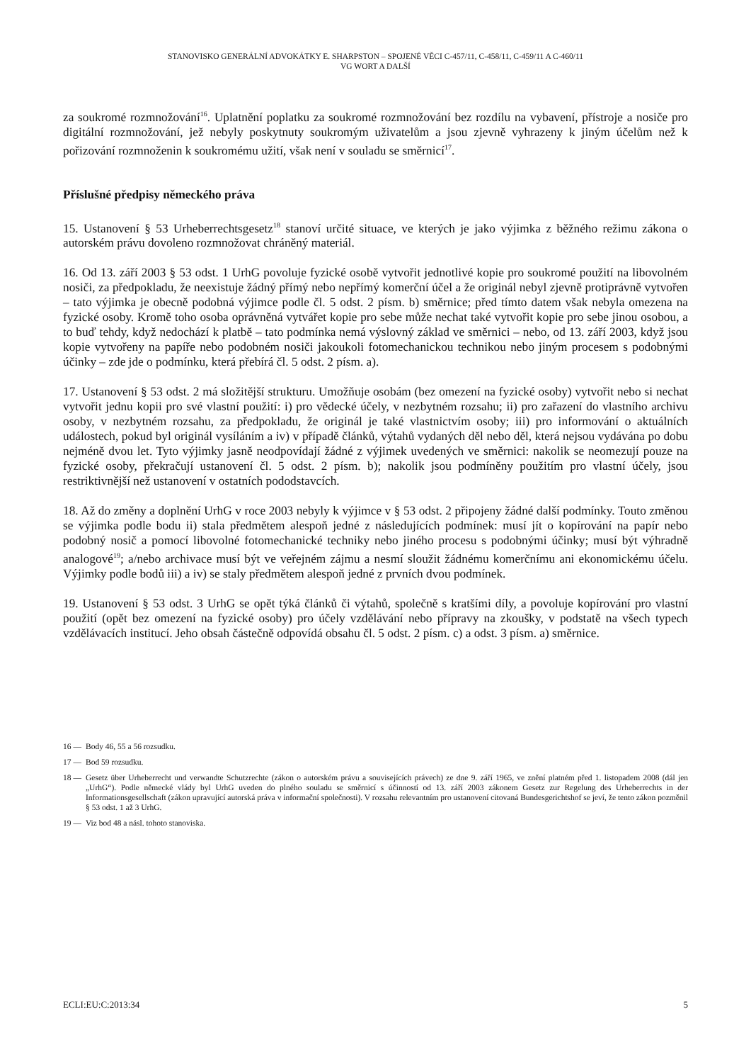STANOVISKO GENERÁLNÍ ADVOKÁTKY E. SHARPSTON – SPOJENÉ VĚCI C-457/11, C-458/11, C-459/11 A C-460/11
VG WORT A DALŠÍ
za soukromé rozmnožování<sup>16</sup>. Uplatnění poplatku za soukromé rozmnožování bez rozdílu na vybavení, přístroje a nosiče pro digitální rozmnožování, jež nebyly poskytnuty soukromým uživatelům a jsou zjevně vyhrazeny k jiným účelům než k pořizování rozmnoženin k soukromému užití, však není v souladu se směrnicí<sup>17</sup>.
Příslušné předpisy německého práva
15. Ustanovení § 53 Urheberrechtsgesetz<sup>18</sup> stanoví určité situace, ve kterých je jako výjimka z běžného režimu zákona o autorském právu dovoleno rozmnožovat chráněný materiál.
16. Od 13. září 2003 § 53 odst. 1 UrhG povoluje fyzické osobě vytvořit jednotlivé kopie pro soukromé použití na libovolném nosiči, za předpokladu, že neexistuje žádný přímý nebo nepřímý komerční účel a že originál nebyl zjevně protiprávně vytvořen – tato výjimka je obecně podobná výjimce podle čl. 5 odst. 2 písm. b) směrnice; před tímto datem však nebyla omezena na fyzické osoby. Kromě toho osoba oprávněná vytvářet kopie pro sebe může nechat také vytvořit kopie pro sebe jinou osobou, a to buď tehdy, když nedochází k platbě – tato podmínka nemá výslovný základ ve směrnici – nebo, od 13. září 2003, když jsou kopie vytvořeny na papíře nebo podobném nosiči jakoukoli fotomechanickou technikou nebo jiným procesem s podobnými účinky – zde jde o podmínku, která přebírá čl. 5 odst. 2 písm. a).
17. Ustanovení § 53 odst. 2 má složitější strukturu. Umožňuje osobám (bez omezení na fyzické osoby) vytvořit nebo si nechat vytvořit jednu kopii pro své vlastní použití: i) pro vědecké účely, v nezbytném rozsahu; ii) pro zařazení do vlastního archivu osoby, v nezbytném rozsahu, za předpokladu, že originál je také vlastnictvím osoby; iii) pro informování o aktuálních událostech, pokud byl originál vysíláním a iv) v případě článků, výtahů vydaných děl nebo děl, která nejsou vydávána po dobu nejméně dvou let. Tyto výjimky jasně neodpovídají žádné z výjimek uvedených ve směrnici: nakolik se neomezují pouze na fyzické osoby, překračují ustanovení čl. 5 odst. 2 písm. b); nakolik jsou podmíněny použitím pro vlastní účely, jsou restriktivnější než ustanovení v ostatních pododstavcích.
18. Až do změny a doplnění UrhG v roce 2003 nebyly k výjimce v § 53 odst. 2 připojeny žádné další podmínky. Touto změnou se výjimka podle bodu ii) stala předmětem alespoň jedné z následujících podmínek: musí jít o kopírování na papír nebo podobný nosič a pomocí libovolné fotomechanické techniky nebo jiného procesu s podobnými účinky; musí být výhradně analogové<sup>19</sup>; a/nebo archivace musí být ve veřejném zájmu a nesmí sloužit žádnému komerčnímu ani ekonomickému účelu. Výjimky podle bodů iii) a iv) se staly předmětem alespoň jedné z prvních dvou podmínek.
19. Ustanovení § 53 odst. 3 UrhG se opět týká článků či výtahů, společně s kratšími díly, a povoluje kopírování pro vlastní použití (opět bez omezení na fyzické osoby) pro účely vzdělávání nebo přípravy na zkoušky, v podstatě na všech typech vzdělávacích institucí. Jeho obsah částečně odpovídá obsahu čl. 5 odst. 2 písm. c) a odst. 3 písm. a) směrnice.
16 — Body 46, 55 a 56 rozsudku.
17 — Bod 59 rozsudku.
18 — Gesetz über Urheberrecht und verwandte Schutzrechte (zákon o autorském právu a souvisejících právech) ze dne 9. září 1965, ve znění platném před 1. listopadem 2008 (dál jen „UrhG“). Podle německé vlády byl UrhG uveden do plného souladu se směrnicí s účinností od 13. září 2003 zákonem Gesetz zur Regelung des Urheberrechts in der Informationsgesellschaft (zákon upravující autorská práva v informační společnosti). V rozsahu relevantním pro ustanovení citovaná Bundesgerichtshof se jeví, že tento zákon pozměnil § 53 odst. 1 až 3 UrhG.
19 — Viz bod 48 a násl. tohoto stanoviska.
ECLI:EU:C:2013:34 5